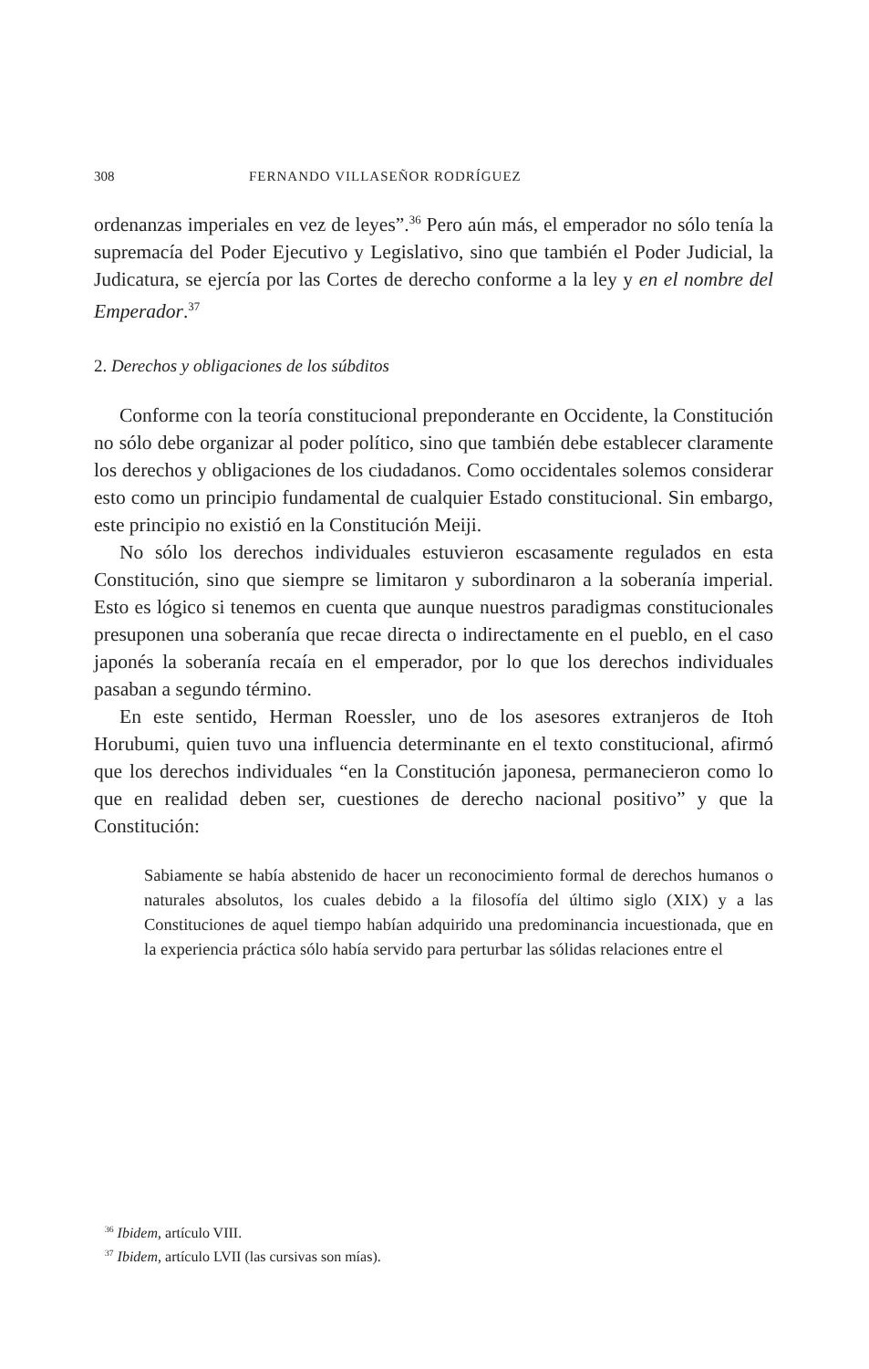308 FERNANDO VILLASEÑOR RODRÍGUEZ
ordenanzas imperiales en vez de leyes”.<sup>36</sup> Pero aún más, el emperador no sólo tenía la supremacía del Poder Ejecutivo y Legislativo, sino que también el Poder Judicial, la Judicatura, se ejercía por las Cortes de derecho conforme a la ley y en el nombre del Emperador.<sup>37</sup>
2. Derechos y obligaciones de los súbditos
Conforme con la teoría constitucional preponderante en Occidente, la Constitución no sólo debe organizar al poder político, sino que también debe establecer claramente los derechos y obligaciones de los ciudadanos. Como occidentales solemos considerar esto como un principio fundamental de cualquier Estado constitucional. Sin embargo, este principio no existió en la Constitución Meiji.
No sólo los derechos individuales estuvieron escasamente regulados en esta Constitución, sino que siempre se limitaron y subordinaron a la soberanía imperial. Esto es lógico si tenemos en cuenta que aunque nuestros paradigmas constitucionales presuponen una soberanía que recae directa o indirectamente en el pueblo, en el caso japonés la soberanía recaía en el emperador, por lo que los derechos individuales pasaban a segundo término.
En este sentido, Herman Roessler, uno de los asesores extranjeros de Itoh Horubumi, quien tuvo una influencia determinante en el texto constitucional, afirmó que los derechos individuales “en la Constitución japonesa, permanecieron como lo que en realidad deben ser, cuestiones de derecho nacional positivo” y que la Constitución:
Sabiamente se había abstenido de hacer un reconocimiento formal de derechos humanos o naturales absolutos, los cuales debido a la filosofía del último siglo (XIX) y a las Constituciones de aquel tiempo habían adquirido una predominancia incuestionada, que en la experiencia práctica sólo había servido para perturbar las sólidas relaciones entre el
<sup>36</sup> Ibidem, artículo VIII.
<sup>37</sup> Ibidem, artículo LVII (las cursivas son mías).